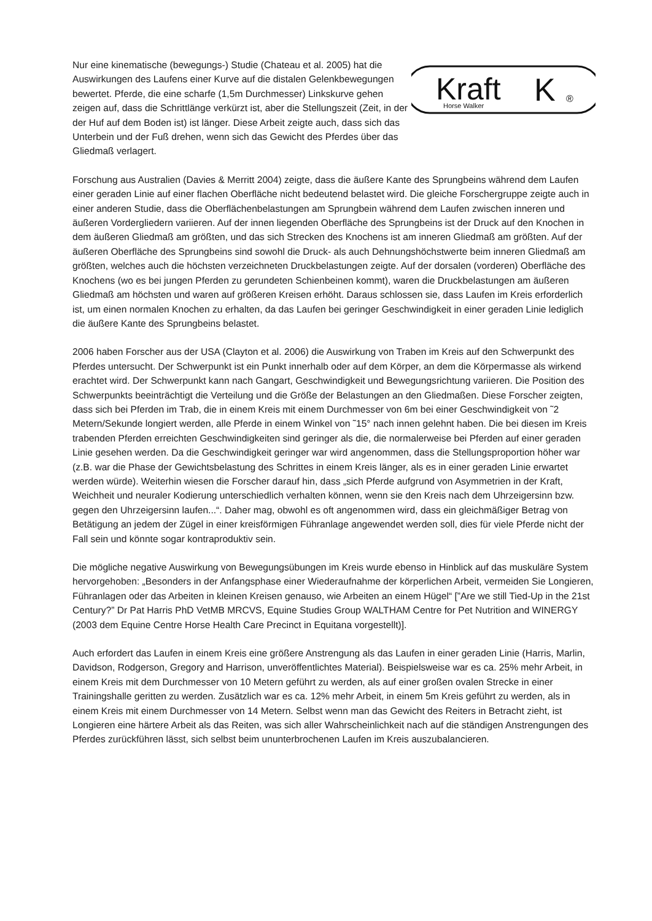Nur eine kinematische (bewegungs-) Studie (Chateau et al. 2005) hat die Auswirkungen des Laufens einer Kurve auf die distalen Gelenkbewegungen bewertet. Pferde, die eine scharfe (1,5m Durchmesser) Linkskurve gehen zeigen auf, dass die Schrittlänge verkürzt ist, aber die Stellungszeit (Zeit, in der der Huf auf dem Boden ist) ist länger. Diese Arbeit zeigte auch, dass sich das Unterbein und der Fuß drehen, wenn sich das Gewicht des Pferdes über das Gliedmaß verlagert.
Kraft
Horse Walker
K
®
Forschung aus Australien (Davies & Merritt 2004) zeigte, dass die äußere Kante des Sprungbeins während dem Laufen einer geraden Linie auf einer flachen Oberfläche nicht bedeutend belastet wird. Die gleiche Forschergruppe zeigte auch in einer anderen Studie, dass die Oberflächenbelastungen am Sprungbein während dem Laufen zwischen inneren und äußeren Vordergliedern variieren. Auf der innen liegenden Oberfläche des Sprungbeins ist der Druck auf den Knochen in dem äußeren Gliedmaß am größten, und das sich Strecken des Knochens ist am inneren Gliedmaß am größten. Auf der äußeren Oberfläche des Sprungbeins sind sowohl die Druck- als auch Dehnungshöchstwerte beim inneren Gliedmaß am größten, welches auch die höchsten verzeichneten Druckbelastungen zeigte. Auf der dorsalen (vorderen) Oberfläche des Knochens (wo es bei jungen Pferden zu gerundeten Schienbeinen kommt), waren die Druckbelastungen am äußeren Gliedmaß am höchsten und waren auf größeren Kreisen erhöht. Daraus schlossen sie, dass Laufen im Kreis erforderlich ist, um einen normalen Knochen zu erhalten, da das Laufen bei geringer Geschwindigkeit in einer geraden Linie lediglich die äußere Kante des Sprungbeins belastet.
2006 haben Forscher aus der USA (Clayton et al. 2006) die Auswirkung von Traben im Kreis auf den Schwerpunkt des Pferdes untersucht. Der Schwerpunkt ist ein Punkt innerhalb oder auf dem Körper, an dem die Körpermasse als wirkend erachtet wird. Der Schwerpunkt kann nach Gangart, Geschwindigkeit und Bewegungsrichtung variieren. Die Position des Schwerpunkts beeinträchtigt die Verteilung und die Größe der Belastungen an den Gliedmaßen. Diese Forscher zeigten, dass sich bei Pferden im Trab, die in einem Kreis mit einem Durchmesser von 6m bei einer Geschwindigkeit von ˜2 Metern/Sekunde longiert werden, alle Pferde in einem Winkel von ˜15° nach innen gelehnt haben. Die bei diesen im Kreis trabenden Pferden erreichten Geschwindigkeiten sind geringer als die, die normalerweise bei Pferden auf einer geraden Linie gesehen werden. Da die Geschwindigkeit geringer war wird angenommen, dass die Stellungsproportion höher war (z.B. war die Phase der Gewichtsbelastung des Schrittes in einem Kreis länger, als es in einer geraden Linie erwartet werden würde). Weiterhin wiesen die Forscher darauf hin, dass „sich Pferde aufgrund von Asymmetrien in der Kraft, Weichheit und neuraler Kodierung unterschiedlich verhalten können, wenn sie den Kreis nach dem Uhrzeigersinn bzw. gegen den Uhrzeigersinn laufen...“. Daher mag, obwohl es oft angenommen wird, dass ein gleichmäßiger Betrag von Betätigung an jedem der Zügel in einer kreisförmigen Führanlage angewendet werden soll, dies für viele Pferde nicht der Fall sein und könnte sogar kontraproduktiv sein.
Die mögliche negative Auswirkung von Bewegungsübungen im Kreis wurde ebenso in Hinblick auf das muskuläre System hervorgehoben: „Besonders in der Anfangsphase einer Wiederaufnahme der körperlichen Arbeit, vermeiden Sie Longieren, Führanlagen oder das Arbeiten in kleinen Kreisen genauso, wie Arbeiten an einem Hügel“ [”Are we still Tied-Up in the 21st Century?” Dr Pat Harris PhD VetMB MRCVS, Equine Studies Group WALTHAM Centre for Pet Nutrition and WINERGY (2003 dem Equine Centre Horse Health Care Precinct in Equitana vorgestellt)].
Auch erfordert das Laufen in einem Kreis eine größere Anstrengung als das Laufen in einer geraden Linie (Harris, Marlin, Davidson, Rodgerson, Gregory and Harrison, unveröffentlichtes Material). Beispielsweise war es ca. 25% mehr Arbeit, in einem Kreis mit dem Durchmesser von 10 Metern geführt zu werden, als auf einer großen ovalen Strecke in einer Trainingshalle geritten zu werden. Zusätzlich war es ca. 12% mehr Arbeit, in einem 5m Kreis geführt zu werden, als in einem Kreis mit einem Durchmesser von 14 Metern. Selbst wenn man das Gewicht des Reiters in Betracht zieht, ist Longieren eine härtere Arbeit als das Reiten, was sich aller Wahrscheinlichkeit nach auf die ständigen Anstrengungen des Pferdes zurückführen lässt, sich selbst beim ununterbrochenen Laufen im Kreis auszubalancieren.